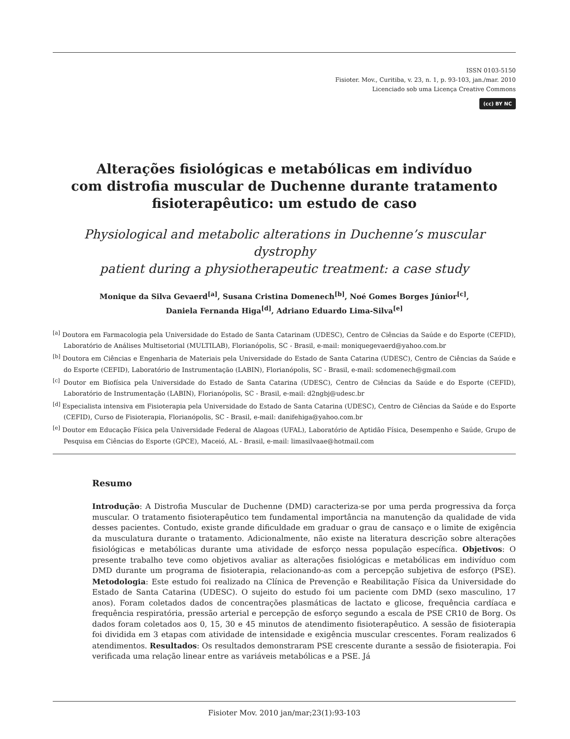ISSN 0103-5150
Fisioter. Mov., Curitiba, v. 23, n. 1, p. 93-103, jan./mar. 2010
Licenciado sob uma Licença Creative Commons
(cc) BY NC
Alterações fisiológicas e metabólicas em indivíduo
com distrofia muscular de Duchenne durante tratamento
fisioterapêutico: um estudo de caso
Physiological and metabolic alterations in Duchenne’s muscular dystrophy
patient during a physiotherapeutic treatment: a case study
Monique da Silva Gevaerd<sup>[a]</sup>, Susana Cristina Domenech<sup>[b]</sup>, Noé Gomes Borges Júnior<sup>[c]</sup>,
Daniela Fernanda Higa<sup>[d]</sup>, Adriano Eduardo Lima-Silva<sup>[e]</sup>
<sup>[a]</sup> Doutora em Farmacologia pela Universidade do Estado de Santa Catarinam (UDESC), Centro de Ciências da Saúde e do Esporte (CEFID), Laboratório de Análises Multisetorial (MULTILAB), Florianópolis, SC - Brasil, e-mail: moniquegevaerd@yahoo.com.br
<sup>[b]</sup> Doutora em Ciências e Engenharia de Materiais pela Universidade do Estado de Santa Catarina (UDESC), Centro de Ciências da Saúde e do Esporte (CEFID), Laboratório de Instrumentação (LABIN), Florianópolis, SC - Brasil, e-mail: scdomenech@gmail.com
<sup>[c]</sup> Doutor em Biofísica pela Universidade do Estado de Santa Catarina (UDESC), Centro de Ciências da Saúde e do Esporte (CEFID), Laboratório de Instrumentação (LABIN), Florianópolis, SC - Brasil, e-mail: d2ngbj@udesc.br
<sup>[d]</sup> Especialista intensiva em Fisioterapia pela Universidade do Estado de Santa Catarina (UDESC), Centro de Ciências da Saúde e do Esporte (CEFID), Curso de Fisioterapia, Florianópolis, SC - Brasil, e-mail: danifehiga@yahoo.com.br
<sup>[e]</sup> Doutor em Educação Física pela Universidade Federal de Alagoas (UFAL), Laboratório de Aptidão Física, Desempenho e Saúde, Grupo de Pesquisa em Ciências do Esporte (GPCE), Maceió, AL - Brasil, e-mail: limasilvaae@hotmail.com
Resumo
Introdução: A Distrofia Muscular de Duchenne (DMD) caracteriza-se por uma perda progressiva da força muscular. O tratamento fisioterapêutico tem fundamental importância na manutenção da qualidade de vida desses pacientes. Contudo, existe grande dificuldade em graduar o grau de cansaço e o limite de exigência da musculatura durante o tratamento. Adicionalmente, não existe na literatura descrição sobre alterações fisiológicas e metabólicas durante uma atividade de esforço nessa população específica. Objetivos: O presente trabalho teve como objetivos avaliar as alterações fisiológicas e metabólicas em indivíduo com DMD durante um programa de fisioterapia, relacionando-as com a percepção subjetiva de esforço (PSE). Metodologia: Este estudo foi realizado na Clínica de Prevenção e Reabilitação Física da Universidade do Estado de Santa Catarina (UDESC). O sujeito do estudo foi um paciente com DMD (sexo masculino, 17 anos). Foram coletados dados de concentrações plasmáticas de lactato e glicose, frequência cardíaca e frequência respiratória, pressão arterial e percepção de esforço segundo a escala de PSE CR10 de Borg. Os dados foram coletados aos 0, 15, 30 e 45 minutos de atendimento fisioterapêutico. A sessão de fisioterapia foi dividida em 3 etapas com atividade de intensidade e exigência muscular crescentes. Foram realizados 6 atendimentos. Resultados: Os resultados demonstraram PSE crescente durante a sessão de fisioterapia. Foi verificada uma relação linear entre as variáveis metabólicas e a PSE. Já
Fisioter Mov. 2010 jan/mar;23(1):93-103